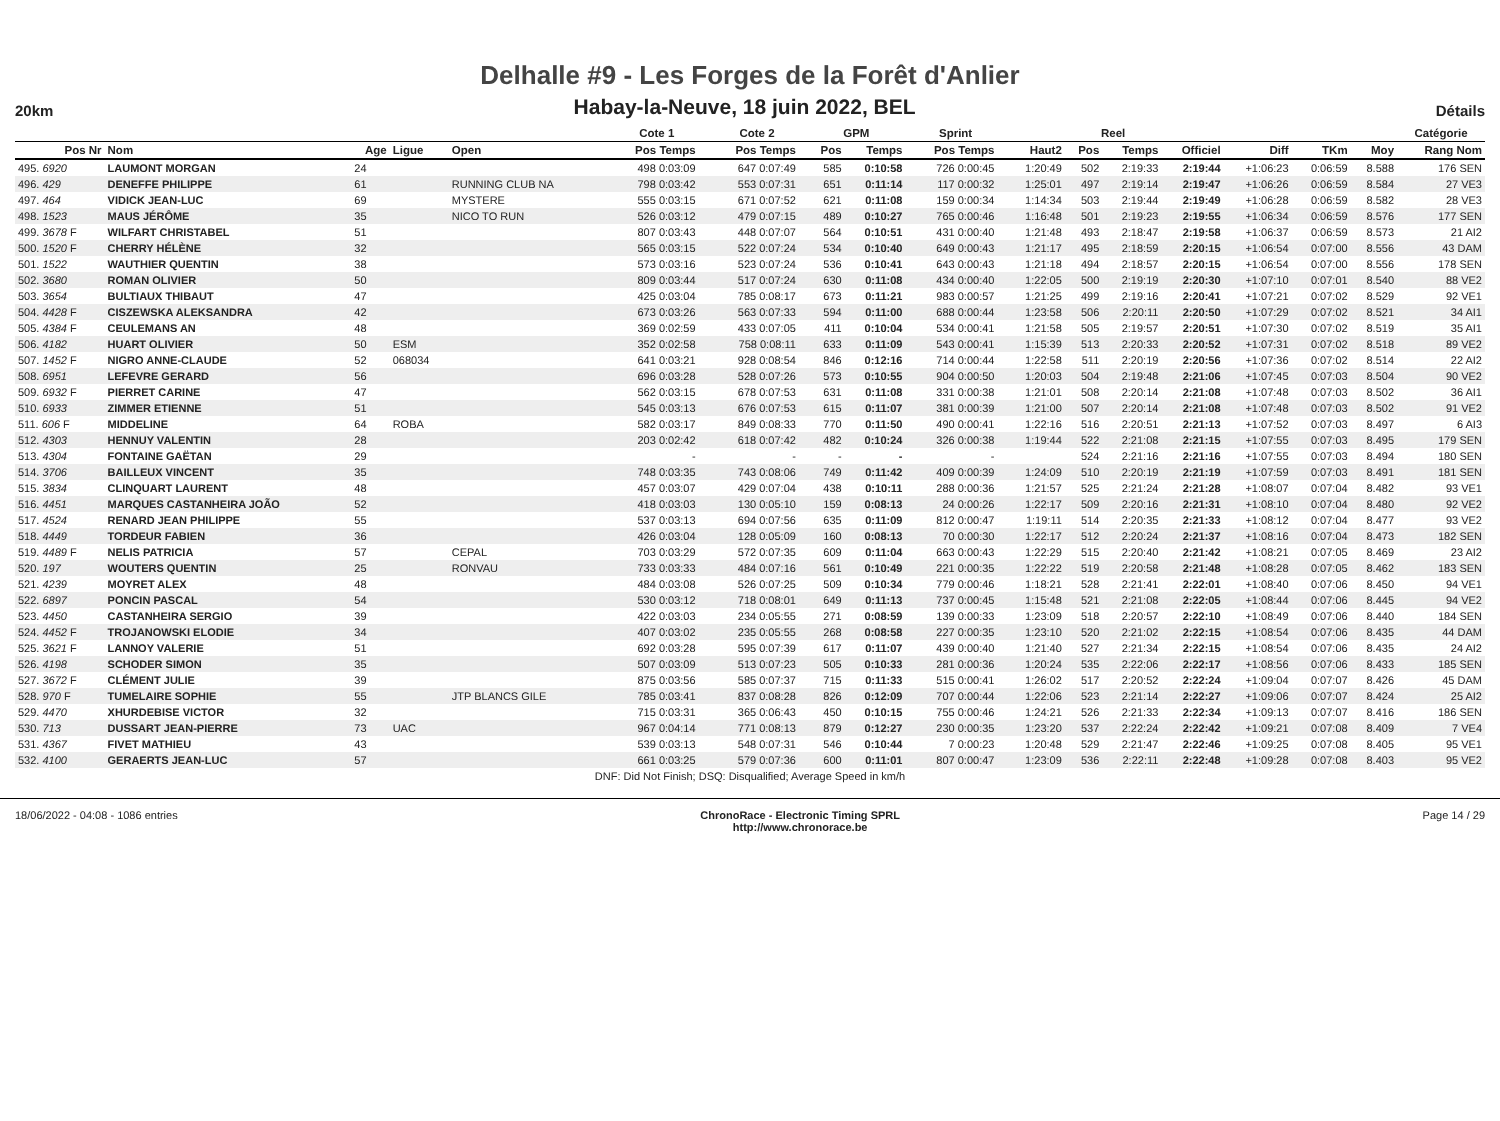Delhalle #9 - Les Forges de la Forêt d'Anlier
20km Habay-la-Neuve, 18 juin 2022, BEL Détails
| | | | | | | Cote 1 | | Cote 2 | | GPM | | Sprint | | | Reel | | | | | | Catégorie |
| --- | --- | --- | --- | --- | --- | --- | --- | --- | --- | --- | --- | --- | --- | --- | --- | --- | --- | --- | --- | --- | --- |
| Pos Nr | Nom | Age | Ligue | Open | | Pos Temps | | Pos Temps | | Pos | Temps | Pos Temps | | Haut2 | Pos | Temps | Officiel | Diff | TKm | Moy | Rang Nom |
| 495. 6920 | LAUMONT MORGAN | 24 | | | | 498 0:03:09 | | 647 0:07:49 | | 585 | 0:10:58 | 726 0:00:45 | | 1:20:49 | 502 | 2:19:33 | 2:19:44 | +1:06:23 | 0:06:59 | 8.588 | 176 SEN |
| 496. 429 | DENEFFE PHILIPPE | 61 | | RUNNING CLUB NA | | 798 0:03:42 | | 553 0:07:31 | | 651 | 0:11:14 | 117 0:00:32 | | 1:25:01 | 497 | 2:19:14 | 2:19:47 | +1:06:26 | 0:06:59 | 8.584 | 27 VE3 |
| 497. 464 | VIDICK JEAN-LUC | 69 | | MYSTERE | | 555 0:03:15 | | 671 0:07:52 | | 621 | 0:11:08 | 159 0:00:34 | | 1:14:34 | 503 | 2:19:44 | 2:19:49 | +1:06:28 | 0:06:59 | 8.582 | 28 VE3 |
| 498. 1523 | MAUS JÉRÔME | 35 | | NICO TO RUN | | 526 0:03:12 | | 479 0:07:15 | | 489 | 0:10:27 | 765 0:00:46 | | 1:16:48 | 501 | 2:19:23 | 2:19:55 | +1:06:34 | 0:06:59 | 8.576 | 177 SEN |
| 499. 3678 F | WILFART CHRISTABEL | 51 | | | | 807 0:03:43 | | 448 0:07:07 | | 564 | 0:10:51 | 431 0:00:40 | | 1:21:48 | 493 | 2:18:47 | 2:19:58 | +1:06:37 | 0:06:59 | 8.573 | 21 AI2 |
| 500. 1520 F | CHERRY HÉLÈNE | 32 | | | | 565 0:03:15 | | 522 0:07:24 | | 534 | 0:10:40 | 649 0:00:43 | | 1:21:17 | 495 | 2:18:59 | 2:20:15 | +1:06:54 | 0:07:00 | 8.556 | 43 DAM |
| 501. 1522 | WAUTHIER QUENTIN | 38 | | | | 573 0:03:16 | | 523 0:07:24 | | 536 | 0:10:41 | 643 0:00:43 | | 1:21:18 | 494 | 2:18:57 | 2:20:15 | +1:06:54 | 0:07:00 | 8.556 | 178 SEN |
| 502. 3680 | ROMAN OLIVIER | 50 | | | | 809 0:03:44 | | 517 0:07:24 | | 630 | 0:11:08 | 434 0:00:40 | | 1:22:05 | 500 | 2:19:19 | 2:20:30 | +1:07:10 | 0:07:01 | 8.540 | 88 VE2 |
| 503. 3654 | BULTIAUX THIBAUT | 47 | | | | 425 0:03:04 | | 785 0:08:17 | | 673 | 0:11:21 | 983 0:00:57 | | 1:21:25 | 499 | 2:19:16 | 2:20:41 | +1:07:21 | 0:07:02 | 8.529 | 92 VE1 |
| 504. 4428 F | CISZEWSKA ALEKSANDRA | 42 | | | | 673 0:03:26 | | 563 0:07:33 | | 594 | 0:11:00 | 688 0:00:44 | | 1:23:58 | 506 | 2:20:11 | 2:20:50 | +1:07:29 | 0:07:02 | 8.521 | 34 AI1 |
| 505. 4384 F | CEULEMANS AN | 48 | | | | 369 0:02:59 | | 433 0:07:05 | | 411 | 0:10:04 | 534 0:00:41 | | 1:21:58 | 505 | 2:19:57 | 2:20:51 | +1:07:30 | 0:07:02 | 8.519 | 35 AI1 |
| 506. 4182 | HUART OLIVIER | 50 | ESM | | | 352 0:02:58 | | 758 0:08:11 | | 633 | 0:11:09 | 543 0:00:41 | | 1:15:39 | 513 | 2:20:33 | 2:20:52 | +1:07:31 | 0:07:02 | 8.518 | 89 VE2 |
| 507. 1452 F | NIGRO ANNE-CLAUDE | 52 | 068034 | | | 641 0:03:21 | | 928 0:08:54 | | 846 | 0:12:16 | 714 0:00:44 | | 1:22:58 | 511 | 2:20:19 | 2:20:56 | +1:07:36 | 0:07:02 | 8.514 | 22 AI2 |
| 508. 6951 | LEFEVRE GERARD | 56 | | | | 696 0:03:28 | | 528 0:07:26 | | 573 | 0:10:55 | 904 0:00:50 | | 1:20:03 | 504 | 2:19:48 | 2:21:06 | +1:07:45 | 0:07:03 | 8.504 | 90 VE2 |
| 509. 6932 F | PIERRET CARINE | 47 | | | | 562 0:03:15 | | 678 0:07:53 | | 631 | 0:11:08 | 331 0:00:38 | | 1:21:01 | 508 | 2:20:14 | 2:21:08 | +1:07:48 | 0:07:03 | 8.502 | 36 AI1 |
| 510. 6933 | ZIMMER ETIENNE | 51 | | | | 545 0:03:13 | | 676 0:07:53 | | 615 | 0:11:07 | 381 0:00:39 | | 1:21:00 | 507 | 2:20:14 | 2:21:08 | +1:07:48 | 0:07:03 | 8.502 | 91 VE2 |
| 511. 606 F | MIDDELINE | 64 | ROBA | | | 582 0:03:17 | | 849 0:08:33 | | 770 | 0:11:50 | 490 0:00:41 | | 1:22:16 | 516 | 2:20:51 | 2:21:13 | +1:07:52 | 0:07:03 | 8.497 | 6 AI3 |
| 512. 4303 | HENNUY VALENTIN | 28 | | | | 203 0:02:42 | | 618 0:07:42 | | 482 | 0:10:24 | 326 0:00:38 | | 1:19:44 | 522 | 2:21:08 | 2:21:15 | +1:07:55 | 0:07:03 | 8.495 | 179 SEN |
| 513. 4304 | FONTAINE GAËTAN | 29 | | | | - | | - | | - | - | - | | | 524 | 2:21:16 | 2:21:16 | +1:07:55 | 0:07:03 | 8.494 | 180 SEN |
| 514. 3706 | BAILLEUX VINCENT | 35 | | | | 748 0:03:35 | | 743 0:08:06 | | 749 | 0:11:42 | 409 0:00:39 | | 1:24:09 | 510 | 2:20:19 | 2:21:19 | +1:07:59 | 0:07:03 | 8.491 | 181 SEN |
| 515. 3834 | CLINQUART LAURENT | 48 | | | | 457 0:03:07 | | 429 0:07:04 | | 438 | 0:10:11 | 288 0:00:36 | | 1:21:57 | 525 | 2:21:24 | 2:21:28 | +1:08:07 | 0:07:04 | 8.482 | 93 VE1 |
| 516. 4451 | MARQUES CASTANHEIRA JOÃO | 52 | | | | 418 0:03:03 | | 130 0:05:10 | | 159 | 0:08:13 | 24 0:00:26 | | 1:22:17 | 509 | 2:20:16 | 2:21:31 | +1:08:10 | 0:07:04 | 8.480 | 92 VE2 |
| 517. 4524 | RENARD JEAN PHILIPPE | 55 | | | | 537 0:03:13 | | 694 0:07:56 | | 635 | 0:11:09 | 812 0:00:47 | | 1:19:11 | 514 | 2:20:35 | 2:21:33 | +1:08:12 | 0:07:04 | 8.477 | 93 VE2 |
| 518. 4449 | TORDEUR FABIEN | 36 | | | | 426 0:03:04 | | 128 0:05:09 | | 160 | 0:08:13 | 70 0:00:30 | | 1:22:17 | 512 | 2:20:24 | 2:21:37 | +1:08:16 | 0:07:04 | 8.473 | 182 SEN |
| 519. 4489 F | NELIS PATRICIA | 57 | | CEPAL | | 703 0:03:29 | | 572 0:07:35 | | 609 | 0:11:04 | 663 0:00:43 | | 1:22:29 | 515 | 2:20:40 | 2:21:42 | +1:08:21 | 0:07:05 | 8.469 | 23 AI2 |
| 520. 197 | WOUTERS QUENTIN | 25 | | RONVAU | | 733 0:03:33 | | 484 0:07:16 | | 561 | 0:10:49 | 221 0:00:35 | | 1:22:22 | 519 | 2:20:58 | 2:21:48 | +1:08:28 | 0:07:05 | 8.462 | 183 SEN |
| 521. 4239 | MOYRET ALEX | 48 | | | | 484 0:03:08 | | 526 0:07:25 | | 509 | 0:10:34 | 779 0:00:46 | | 1:18:21 | 528 | 2:21:41 | 2:22:01 | +1:08:40 | 0:07:06 | 8.450 | 94 VE1 |
| 522. 6897 | PONCIN PASCAL | 54 | | | | 530 0:03:12 | | 718 0:08:01 | | 649 | 0:11:13 | 737 0:00:45 | | 1:15:48 | 521 | 2:21:08 | 2:22:05 | +1:08:44 | 0:07:06 | 8.445 | 94 VE2 |
| 523. 4450 | CASTANHEIRA SERGIO | 39 | | | | 422 0:03:03 | | 234 0:05:55 | | 271 | 0:08:59 | 139 0:00:33 | | 1:23:09 | 518 | 2:20:57 | 2:22:10 | +1:08:49 | 0:07:06 | 8.440 | 184 SEN |
| 524. 4452 F | TROJANOWSKI ELODIE | 34 | | | | 407 0:03:02 | | 235 0:05:55 | | 268 | 0:08:58 | 227 0:00:35 | | 1:23:10 | 520 | 2:21:02 | 2:22:15 | +1:08:54 | 0:07:06 | 8.435 | 44 DAM |
| 525. 3621 F | LANNOY VALERIE | 51 | | | | 692 0:03:28 | | 595 0:07:39 | | 617 | 0:11:07 | 439 0:00:40 | | 1:21:40 | 527 | 2:21:34 | 2:22:15 | +1:08:54 | 0:07:06 | 8.435 | 24 AI2 |
| 526. 4198 | SCHODER SIMON | 35 | | | | 507 0:03:09 | | 513 0:07:23 | | 505 | 0:10:33 | 281 0:00:36 | | 1:20:24 | 535 | 2:22:06 | 2:22:17 | +1:08:56 | 0:07:06 | 8.433 | 185 SEN |
| 527. 3672 F | CLÉMENT JULIE | 39 | | | | 875 0:03:56 | | 585 0:07:37 | | 715 | 0:11:33 | 515 0:00:41 | | 1:26:02 | 517 | 2:20:52 | 2:22:24 | +1:09:04 | 0:07:07 | 8.426 | 45 DAM |
| 528. 970 F | TUMELAIRE SOPHIE | 55 | | JTP BLANCS GILE | | 785 0:03:41 | | 837 0:08:28 | | 826 | 0:12:09 | 707 0:00:44 | | 1:22:06 | 523 | 2:21:14 | 2:22:27 | +1:09:06 | 0:07:07 | 8.424 | 25 AI2 |
| 529. 4470 | XHURDEBISE VICTOR | 32 | | | | 715 0:03:31 | | 365 0:06:43 | | 450 | 0:10:15 | 755 0:00:46 | | 1:24:21 | 526 | 2:21:33 | 2:22:34 | +1:09:13 | 0:07:07 | 8.416 | 186 SEN |
| 530. 713 | DUSSART JEAN-PIERRE | 73 | UAC | | | 967 0:04:14 | | 771 0:08:13 | | 879 | 0:12:27 | 230 0:00:35 | | 1:23:20 | 537 | 2:22:24 | 2:22:42 | +1:09:21 | 0:07:08 | 8.409 | 7 VE4 |
| 531. 4367 | FIVET MATHIEU | 43 | | | | 539 0:03:13 | | 548 0:07:31 | | 546 | 0:10:44 | 7 0:00:23 | | 1:20:48 | 529 | 2:21:47 | 2:22:46 | +1:09:25 | 0:07:08 | 8.405 | 95 VE1 |
| 532. 4100 | GERAERTS JEAN-LUC | 57 | | | | 661 0:03:25 | | 579 0:07:36 | | 600 | 0:11:01 | 807 0:00:47 | | 1:23:09 | 536 | 2:22:11 | 2:22:48 | +1:09:28 | 0:07:08 | 8.403 | 95 VE2 |
| DNF: Did Not Finish; DSQ: Disqualified; Average Speed in km/h | | | | | | | | | | | | | | | | | | | | | |
18/06/2022 - 04:08 - 1086 entries ChronoRace - Electronic Timing SPRL
http://www.chronorace.be Page 14 / 29